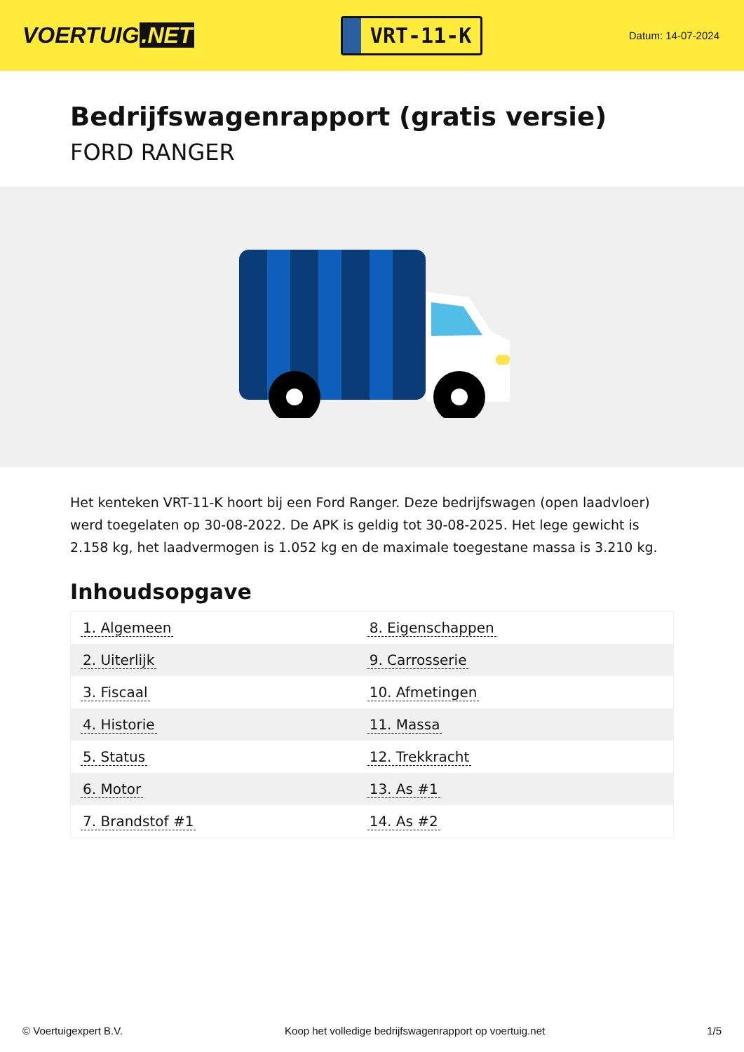VOERTUIG.NET
VRT-11-K
Datum: 14-07-2024
Bedrijfswagenrapport (gratis versie)
FORD RANGER
Het kenteken VRT-11-K hoort bij een Ford Ranger. Deze bedrijfswagen (open laadvloer) werd toegelaten op 30-08-2022. De APK is geldig tot 30-08-2025. Het lege gewicht is 2.158 kg, het laadvermogen is 1.052 kg en de maximale toegestane massa is 3.210 kg.
Inhoudsopgave
| 1. Algemeen | 8. Eigenschappen |
| 2. Uiterlijk | 9. Carrosserie |
| 3. Fiscaal | 10. Afmetingen |
| 4. Historie | 11. Massa |
| 5. Status | 12. Trekkracht |
| 6. Motor | 13. As #1 |
| 7. Brandstof #1 | 14. As #2 |
© Voertuigexpert B.V. Koop het volledige bedrijfswagenrapport op voertuig.net 1/5